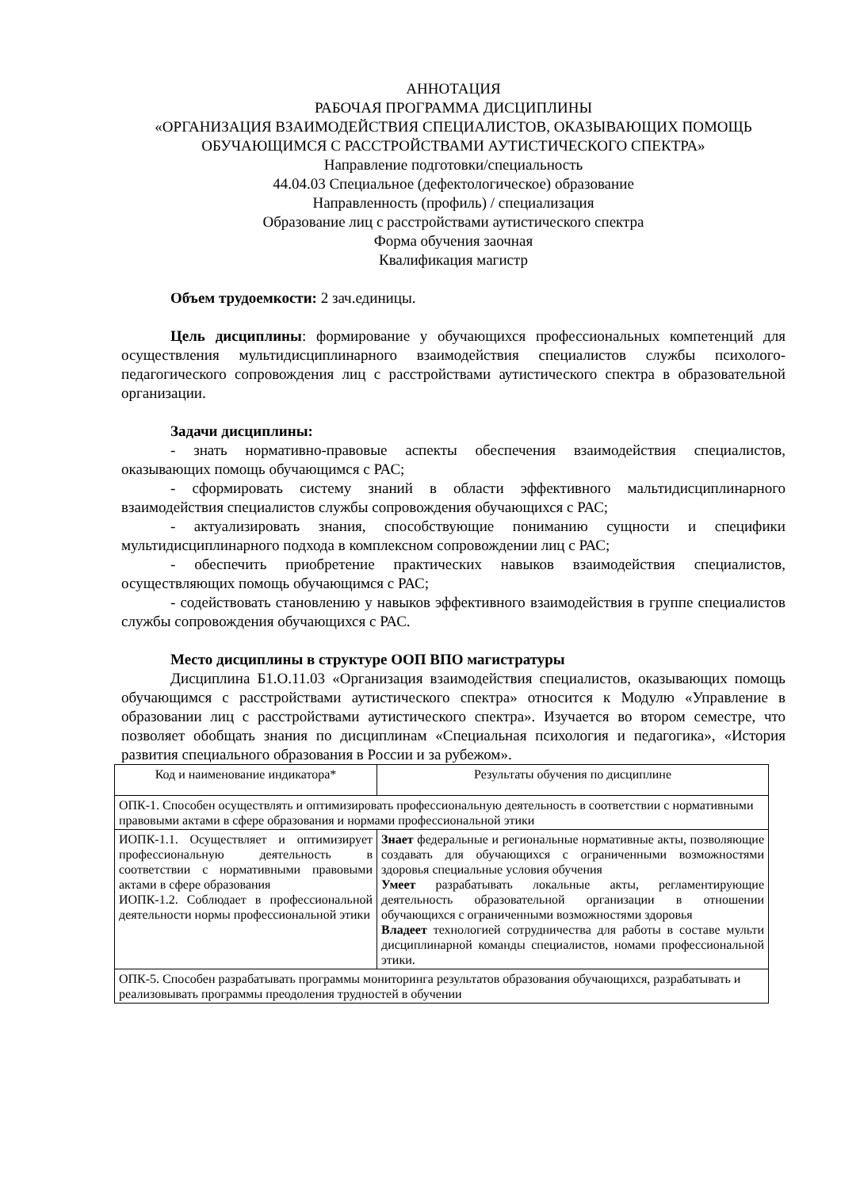АННОТАЦИЯ
РАБОЧАЯ ПРОГРАММА ДИСЦИПЛИНЫ
«ОРГАНИЗАЦИЯ ВЗАИМОДЕЙСТВИЯ СПЕЦИАЛИСТОВ, ОКАЗЫВАЮЩИХ ПОМОЩЬ ОБУЧАЮЩИМСЯ С РАССТРОЙСТВАМИ АУТИСТИЧЕСКОГО СПЕКТРА»
Направление подготовки/специальность
44.04.03 Специальное (дефектологическое) образование
Направленность (профиль) / специализация
Образование лиц с расстройствами аутистического спектра
Форма обучения заочная
Квалификация магистр
Объем трудоемкости: 2 зач.единицы.
Цель дисциплины: формирование у обучающихся профессиональных компетенций для осуществления мультидисциплинарного взаимодействия специалистов службы психолого-педагогического сопровождения лиц с расстройствами аутистического спектра в образовательной организации.
Задачи дисциплины:
- знать нормативно-правовые аспекты обеспечения взаимодействия специалистов, оказывающих помощь обучающимся с РАС;
- сформировать систему знаний в области эффективного мальтидисциплинарного взаимодействия специалистов службы сопровождения обучающихся с РАС;
- актуализировать знания, способствующие пониманию сущности и специфики мультидисциплинарного подхода в комплексном сопровождении лиц с РАС;
- обеспечить приобретение практических навыков взаимодействия специалистов, осуществляющих помощь обучающимся с РАС;
- содействовать становлению у навыков эффективного взаимодействия в группе специалистов службы сопровождения обучающихся с РАС.
Место дисциплины в структуре ООП ВПО магистратуры
Дисциплина Б1.О.11.03 «Организация взаимодействия специалистов, оказывающих помощь обучающимся с расстройствами аутистического спектра» относится к Модулю «Управление в образовании лиц с расстройствами аутистического спектра». Изучается во втором семестре, что позволяет обобщать знания по дисциплинам «Специальная психология и педагогика», «История развития специального образования в России и за рубежом».
| Код и наименование индикатора* | Результаты обучения по дисциплине |
| ОПК-1. Способен осуществлять и оптимизировать профессиональную деятельность в соответствии с нормативными правовыми актами в сфере образования и нормами профессиональной этики | |
| ИОПК-1.1. Осуществляет и оптимизирует профессиональную деятельность в соответствии с нормативными правовыми актами в сфере образования ИОПК-1.2. Соблюдает в профессиональной деятельности нормы профессиональной этики | Знает федеральные и региональные нормативные акты, позволяющие создавать для обучающихся с ограниченными возможностями здоровья специальные условия обучения Умеет разрабатывать локальные акты, регламентирующие деятельность образовательной организации в отношении обучающихся с ограниченными возможностями здоровья Владеет технологией сотрудничества для работы в составе мульти дисциплинарной команды специалистов, номами профессиональной этики. |
| ОПК-5. Способен разрабатывать программы мониторинга результатов образования обучающихся, разрабатывать и реализовывать программы преодоления трудностей в обучении | |